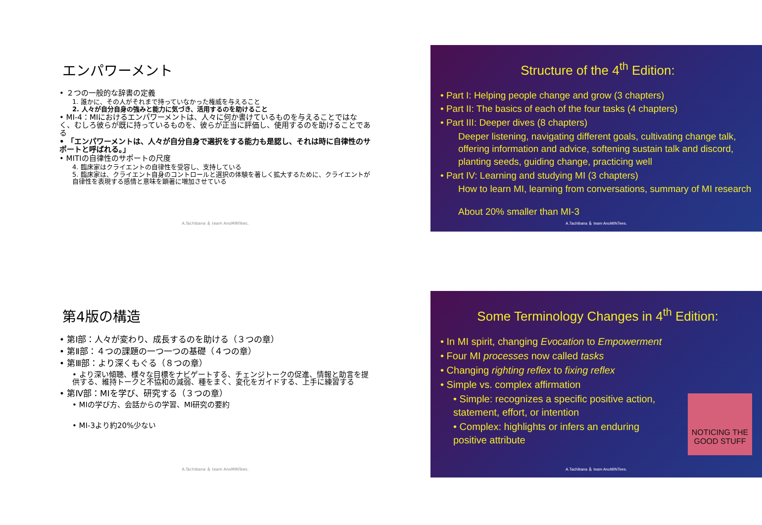エンパワーメント
• ２つの一般的な辞書の定義
1. 誰かに、その人がそれまで持っていなかった権威を与えること
2. 人々が自分自身の強みと能力に気づき、活用するのを助けること
• MI-4：MIにおけるエンパワーメントは、人々に何か書けているものを与えることではなく、むしろ彼らが既に持っているものを、彼らが正当に評価し、使用するのを助けることである
• 「エンパワーメントは、人々が自分自身で選択をする能力も是認し、それは時に自律性のサポートと呼ばれる。」
• MITIの自律性のサポートの尺度
4. 臨床家はクライエントの自律性を受容し、支持している
5. 臨床家は、クライエント自身のコントロールと選択の体験を著しく拡大するために、クライエントが自律性を表現する感情と意味を顕著に増加させている
A.Tachibana ＆ team AnoMINTees.
Structure of the 4<sup>th</sup> Edition:
• Part I: Helping people change and grow (3 chapters)
• Part II: The basics of each of the four tasks (4 chapters)
• Part III: Deeper dives (8 chapters)
Deeper listening, navigating different goals, cultivating change talk, offering information and advice, softening sustain talk and discord, planting seeds, guiding change, practicing well
• Part IV: Learning and studying MI (3 chapters)
How to learn MI, learning from conversations, summary of MI research
About 20% smaller than MI-3
A.Tachibana ＆ team AnoMINTees.
第4版の構造
• 第Ⅰ部：人々が変わり、成長するのを助ける（３つの章）
• 第Ⅱ部：４つの課題の一つ一つの基礎（４つの章）
• 第Ⅲ部：より深くもぐる（８つの章）
• より深い傾聴、様々な目標をナビゲートする、チェンジトークの促進、情報と助言を提供する、維持トークと不協和の減弱、種をまく、変化をガイドする、上手に練習する
• 第Ⅳ部：MIを学び、研究する（３つの章）
• MIの学び方、会話からの学習、MI研究の要約
• MI-3より約20%少ない
A.Tachibana ＆ team AnoMINTees.
Some Terminology Changes in 4<sup>th</sup> Edition:
• In MI spirit, changing Evocation to Empowerment
• Four MI processes now called tasks
• Changing righting reflex to fixing reflex
• Simple vs. complex affirmation
• Simple: recognizes a specific positive action, statement, effort, or intention
• Complex: highlights or infers an enduring positive attribute
NOTICING THE GOOD STUFF
A.Tachibana ＆ team AnoMINTees.